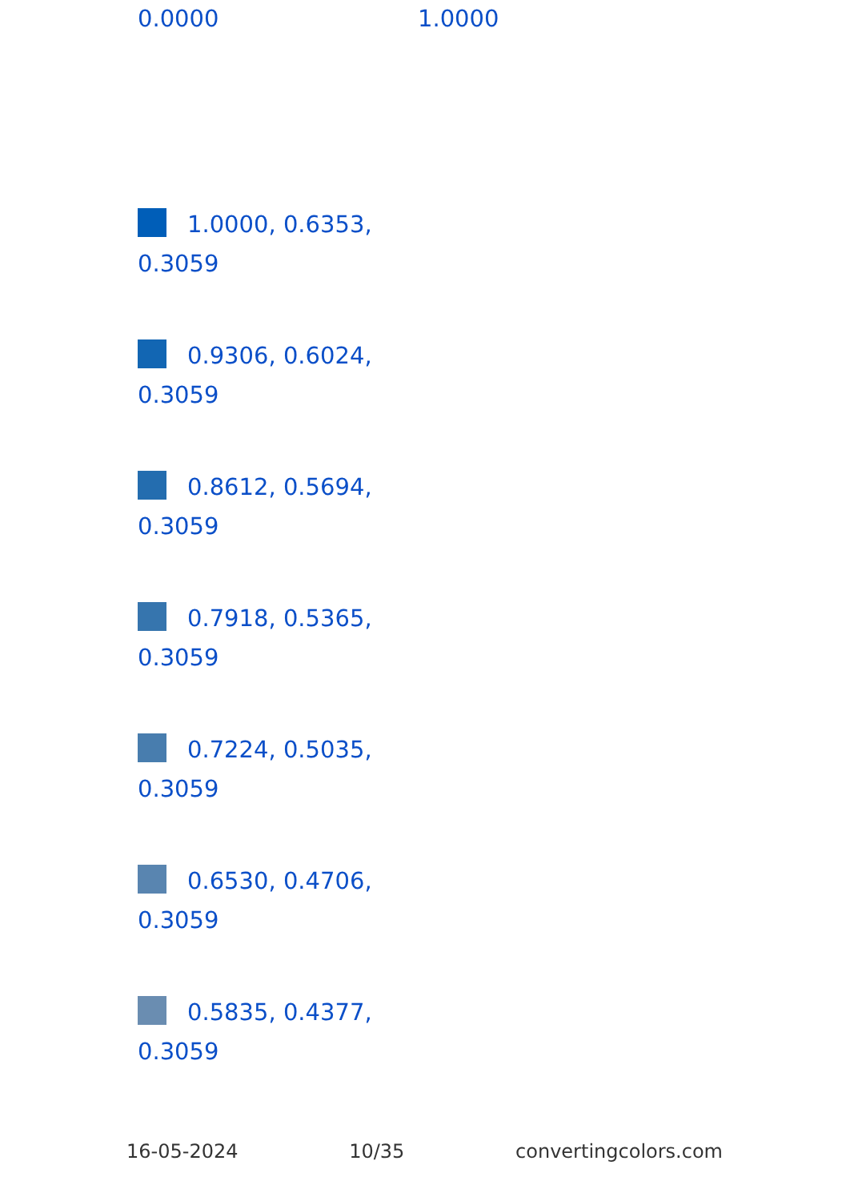0.0000 1.0000
1.0000, 0.6353, 0.3059
0.9306, 0.6024, 0.3059
0.8612, 0.5694, 0.3059
0.7918, 0.5365, 0.3059
0.7224, 0.5035, 0.3059
0.6530, 0.4706, 0.3059
0.5835, 0.4377, 0.3059
16-05-2024 10/35 convertingcolors.com